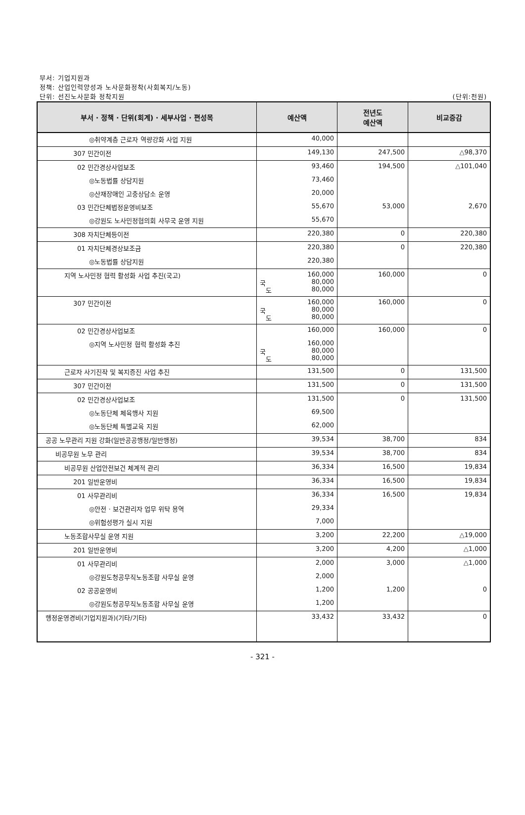부서: 기업지원과
정책: 산업인력양성과 노사문화정착(사회복지/노동)
단위: 선진노사문화 정착지원 (단위:천원)
| 부서 · 정책 · 단위(회계) · 세부사업 · 편성목 | 예산액 | 전년도 예산액 | 비교증감 |
| --- | --- | --- | --- |
| ◎취약계층 근로자 역량강화 사업 지원 | 40,000 | | |
| 307 민간이전 | 149,130 | 247,500 | △98,370 |
| 02 민간경상사업보조 | 93,460 | 194,500 | △101,040 |
| ◎노동법률 상담지원 | 73,460 | | |
| ◎산재장애인 고충상담소 운영 | 20,000 | | |
| 03 민간단체법정운영비보조 | 55,670 | 53,000 | 2,670 |
| ◎강원도 노사민정협의회 사무국 운영 지원 | 55,670 | | |
| 308 자치단체등이전 | 220,380 | 0 | 220,380 |
| 01 자치단체경상보조금 | 220,380 | 0 | 220,380 |
| ◎노동법률 상담지원 | 220,380 | | |
| 지역 노사민정 협력 활성화 사업 추진(국고) | 160,000 국 80,000 도 80,000 | 160,000 | 0 |
| 307 민간이전 | 160,000 국 80,000 도 80,000 | 160,000 | 0 |
| 02 민간경상사업보조 | 160,000 | 160,000 | 0 |
| ◎지역 노사민정 협력 활성화 추진 | 160,000 국 80,000 도 80,000 | | |
| 근로자 사기진작 및 복지증진 사업 추진 | 131,500 | 0 | 131,500 |
| 307 민간이전 | 131,500 | 0 | 131,500 |
| 02 민간경상사업보조 | 131,500 | 0 | 131,500 |
| ◎노동단체 체육행사 지원 | 69,500 | | |
| ◎노동단체 특별교육 지원 | 62,000 | | |
| 공공 노무관리 지원 강화(일반공공행정/일반행정) | 39,534 | 38,700 | 834 |
| 비공무원 노무 관리 | 39,534 | 38,700 | 834 |
| 비공무원 산업안전보건 체계적 관리 | 36,334 | 16,500 | 19,834 |
| 201 일반운영비 | 36,334 | 16,500 | 19,834 |
| 01 사무관리비 | 36,334 | 16,500 | 19,834 |
| ◎안전 · 보건관리자 업무 위탁 용역 | 29,334 | | |
| ◎위험성평가 실시 지원 | 7,000 | | |
| 노동조합사무실 운영 지원 | 3,200 | 22,200 | △19,000 |
| 201 일반운영비 | 3,200 | 4,200 | △1,000 |
| 01 사무관리비 | 2,000 | 3,000 | △1,000 |
| ◎강원도청공무직노동조합 사무실 운영 | 2,000 | | |
| 02 공공운영비 | 1,200 | 1,200 | 0 |
| ◎강원도청공무직노동조합 사무실 운영 | 1,200 | | |
| 행정운영경비(기업지원과)(기타/기타) | 33,432 | 33,432 | 0 |
- 321 -